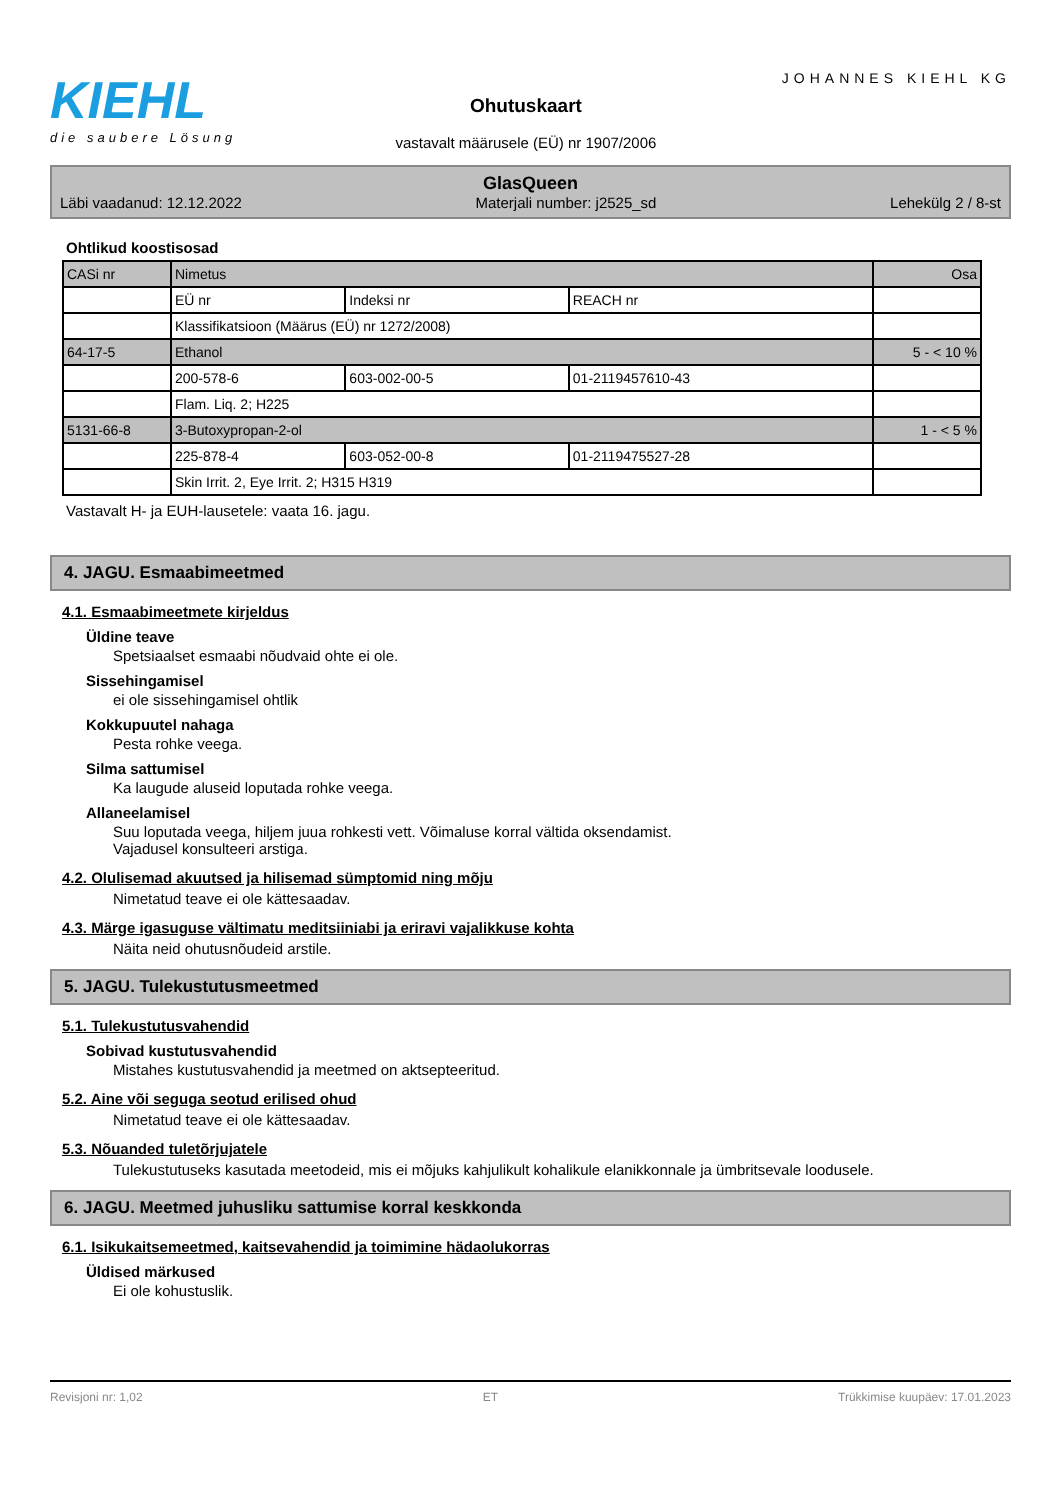KIEHL
die saubere Lösung
Ohutuskaart
vastavalt määrusele (EÜ) nr 1907/2006
JOHANNES KIEHL KG
GlasQueen
Läbi vaadanud: 12.12.2022 Materjali number: j2525_sd Lehekülg 2 / 8-st
Ohtlikud koostisosad
| CASi nr | Nimetus | | | Osa |
| | EÜ nr | Indeksi nr | REACH nr | |
| | Klassifikatsioon (Määrus (EÜ) nr 1272/2008) | | | |
| 64-17-5 | Ethanol | | | 5 - < 10 % |
| | 200-578-6 | 603-002-00-5 | 01-2119457610-43 | |
| | Flam. Liq. 2; H225 | | | |
| 5131-66-8 | 3-Butoxypropan-2-ol | | | 1 - < 5 % |
| | 225-878-4 | 603-052-00-8 | 01-2119475527-28 | |
| | Skin Irrit. 2, Eye Irrit. 2; H315 H319 | | | |
Vastavalt H- ja EUH-lausetele: vaata 16. jagu.
4. JAGU. Esmaabimeetmed
4.1. Esmaabimeetmete kirjeldus
Üldine teave
Spetsiaalset esmaabi nõudvaid ohte ei ole.
Sissehingamisel
ei ole sissehingamisel ohtlik
Kokkupuutel nahaga
Pesta rohke veega.
Silma sattumisel
Ka laugude aluseid loputada rohke veega.
Allaneelamisel
Suu loputada veega, hiljem juua rohkesti vett. Võimaluse korral vältida oksendamist.
Vajadusel konsulteeri arstiga.
4.2. Olulisemad akuutsed ja hilisemad sümptomid ning mõju
Nimetatud teave ei ole kättesaadav.
4.3. Märge igasuguse vältimatu meditsiiniabi ja eriravi vajalikkuse kohta
Näita neid ohutusnõudeid arstile.
5. JAGU. Tulekustutusmeetmed
5.1. Tulekustutusvahendid
Sobivad kustutusvahendid
Mistahes kustutusvahendid ja meetmed on aktsepteeritud.
5.2. Aine või seguga seotud erilised ohud
Nimetatud teave ei ole kättesaadav.
5.3. Nõuanded tuletõrjujatele
Tulekustutuseks kasutada meetodeid, mis ei mõjuks kahjulikult kohalikule elanikkonnale ja ümbritsevale loodusele.
6. JAGU. Meetmed juhusliku sattumise korral keskkonda
6.1. Isikukaitsemeetmed, kaitsevahendid ja toimimine hädaolukorras
Üldised märkused
Ei ole kohustuslik.
Revisjoni nr: 1,02 ET Trükkimise kuupäev: 17.01.2023